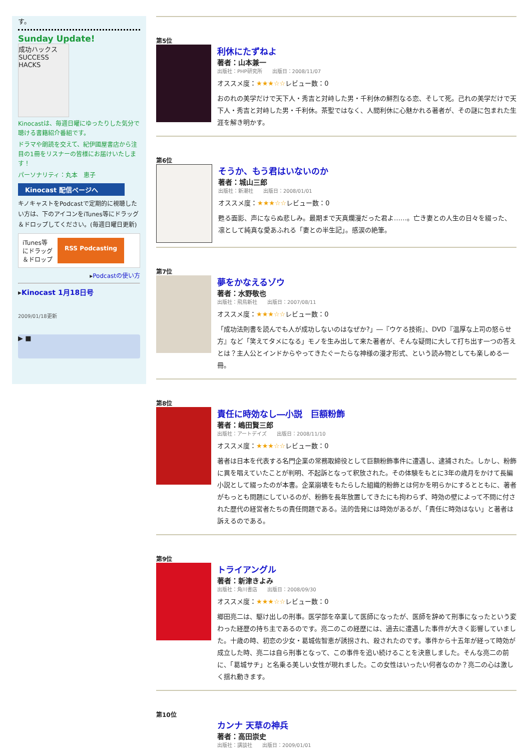す。
Sunday Update!
成功ハックス SUCCESS HACKS
Kinocastは、毎週日曜にゆったりした気分で聴ける書籍紹介番組です。
ドラマや朗読を交えて、紀伊國屋書店から注目の1冊をリスナーの皆様にお届けいたします！
パーソナリティ：丸本　恵子
Kinocast 配信ページへ
キノキャストをPodcastで定期的に視聴したい方は、下のアイコンをiTunes等にドラッグ＆ドロップしてください。(毎週日曜日更新)
iTunes等にドラッグ＆ドロップ
RSS Podcasting
▸Podcastの使い方
▸Kinocast 1月18日号
2009/01/18更新
▶ ■
第5位
利休にたずねよ
著者：山本兼一
出版社：PHP研究所　　出版日：2008/11/07
オススメ度：★★★☆☆レビュー数：0
おのれの美学だけで天下人・秀吉と対峙した男・千利休の鮮烈なる恋、そして死。己れの美学だけで天下人・秀吉と対峙した男・千利休。茶聖ではなく、人間利休に心魅かれる著者が、その謎に包まれた生涯を解き明かす。
第6位
そうか、もう君はいないのか
著者：城山三郎
出版社：新潮社　　出版日：2008/01/01
オススメ度：★★★☆☆レビュー数：0
甦る面影、声にならぬ悲しみ。最期まで天真爛漫だった君よ……。亡き妻との人生の日々を綴った、凛として純真な愛あふれる「妻との半生記」。感涙の絶筆。
第7位
夢をかなえるゾウ
著者：水野敬也
出版社：飛鳥新社　　出版日：2007/08/11
オススメ度：★★★☆☆レビュー数：0
「成功法則書を読んでも人が成功しないのはなぜか?」―『ウケる技術』、DVD『温厚な上司の怒らせ方』など「笑えてタメになる」モノを生み出して来た著者が、そんな疑問に大して打ち出す一つの答えとは？主人公とインドからやってきたぐーたらな神様の漫才形式、という読み物としても楽しめる一冊。
第8位
責任に時効なし―小説　巨額粉飾
著者：嶋田賢三郎
出版社：アートデイズ　　出版日：2008/11/10
オススメ度：★★★☆☆レビュー数：0
著者は日本を代表する名門企業の常務取締役として巨額粉飾事件に遭遇し、逮捕された。しかし、粉飾に異を唱えていたことが判明、不起訴となって釈放された。その体験をもとに3年の歳月をかけて長編小説として綴ったのが本書。企業崩壊をもたらした組織的粉飾とは何かを明らかにするとともに、著者がもっとも問題にしているのが、粉飾を長年放置してきたにも拘わらず、時効の壁によって不問に付された歴代の経営者たちの責任問題である。法的告発には時効があるが、「責任に時効はない」と著者は訴えるのである。
第9位
トライアングル
著者：新津きよみ
出版社：角川書店　　出版日：2008/09/30
オススメ度：★★★☆☆レビュー数：0
郷田亮二は、駆け出しの刑事。医学部を卒業して医師になったが、医師を辞めて刑事になったという変わった経歴の持ち主であるのです。亮二のこの経歴には、過去に遭遇した事件が大きく影響していました。十歳の時、初恋の少女・葛城佐智恵が誘拐され、殺されたのです。事件から十五年が経って時効が成立した時、亮二は自ら刑事となって、この事件を追い続けることを決意しました。そんな亮二の前に、「葛城サチ」と名乗る美しい女性が現れました。この女性はいったい何者なのか？亮二の心は激しく揺れ動きます。
第10位
カンナ 天草の神兵
著者：高田崇史
出版社：講談社　　出版日：2009/01/01